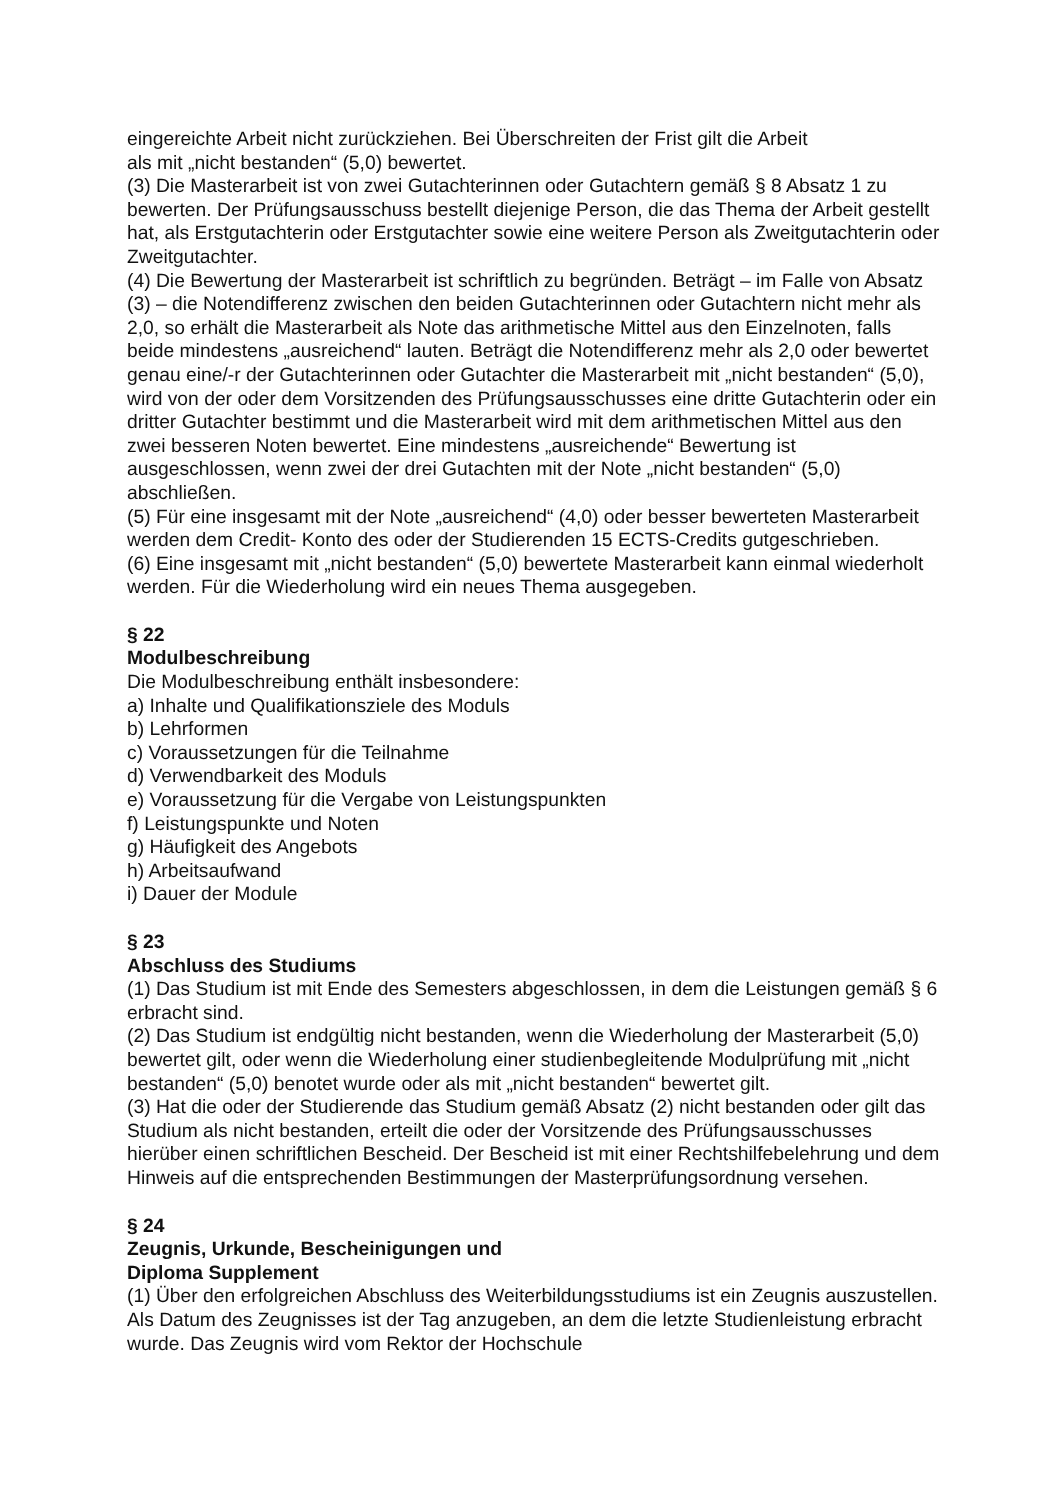eingereichte Arbeit nicht zurückziehen. Bei Überschreiten der Frist gilt die Arbeit
als mit „nicht bestanden“ (5,0) bewertet.
(3) Die Masterarbeit ist von zwei Gutachterinnen oder Gutachtern gemäß § 8 Absatz 1 zu bewerten. Der Prüfungsausschuss bestellt diejenige Person, die das Thema der Arbeit gestellt hat, als Erstgutachterin oder Erstgutachter sowie eine weitere Person als Zweitgutachterin oder Zweitgutachter.
(4) Die Bewertung der Masterarbeit ist schriftlich zu begründen. Beträgt – im Falle von Absatz (3) – die Notendifferenz zwischen den beiden Gutachterinnen oder Gutachtern nicht mehr als 2,0, so erhält die Masterarbeit als Note das arithmetische Mittel aus den Einzelnoten, falls beide mindestens „ausreichend“ lauten. Beträgt die Notendifferenz mehr als 2,0 oder bewertet genau eine/-r der Gutachterinnen oder Gutachter die Masterarbeit mit „nicht bestanden“ (5,0), wird von der oder dem Vorsitzenden des Prüfungsausschusses eine dritte Gutachterin oder ein dritter Gutachter bestimmt und die Masterarbeit wird mit dem arithmetischen Mittel aus den zwei besseren Noten bewertet. Eine mindestens „ausreichende“ Bewertung ist ausgeschlossen, wenn zwei der drei Gutachten mit der Note „nicht bestanden“ (5,0) abschließen.
(5) Für eine insgesamt mit der Note „ausreichend“ (4,0) oder besser bewerteten Masterarbeit werden dem Credit- Konto des oder der Studierenden 15 ECTS-Credits gutgeschrieben.
(6) Eine insgesamt mit „nicht bestanden“ (5,0) bewertete Masterarbeit kann einmal wiederholt werden. Für die Wiederholung wird ein neues Thema ausgegeben.
§ 22
Modulbeschreibung
Die Modulbeschreibung enthält insbesondere:
a) Inhalte und Qualifikationsziele des Moduls
b) Lehrformen
c) Voraussetzungen für die Teilnahme
d) Verwendbarkeit des Moduls
e) Voraussetzung für die Vergabe von Leistungspunkten
f) Leistungspunkte und Noten
g) Häufigkeit des Angebots
h) Arbeitsaufwand
i) Dauer der Module
§ 23
Abschluss des Studiums
(1) Das Studium ist mit Ende des Semesters abgeschlossen, in dem die Leistungen gemäß § 6 erbracht sind.
(2) Das Studium ist endgültig nicht bestanden, wenn die Wiederholung der Masterarbeit (5,0) bewertet gilt, oder wenn die Wiederholung einer studienbegleitende Modulprüfung mit „nicht bestanden“ (5,0) benotet wurde oder als mit „nicht bestanden“ bewertet gilt.
(3) Hat die oder der Studierende das Studium gemäß Absatz (2) nicht bestanden oder gilt das Studium als nicht bestanden, erteilt die oder der Vorsitzende des Prüfungsausschusses hierüber einen schriftlichen Bescheid. Der Bescheid ist mit einer Rechtshilfebelehrung und dem Hinweis auf die entsprechenden Bestimmungen der Masterprüfungsordnung versehen.
§ 24
Zeugnis, Urkunde, Bescheinigungen und
Diploma Supplement
(1) Über den erfolgreichen Abschluss des Weiterbildungsstudiums ist ein Zeugnis auszustellen. Als Datum des Zeugnisses ist der Tag anzugeben, an dem die letzte Studienleistung erbracht wurde. Das Zeugnis wird vom Rektor der Hochschule